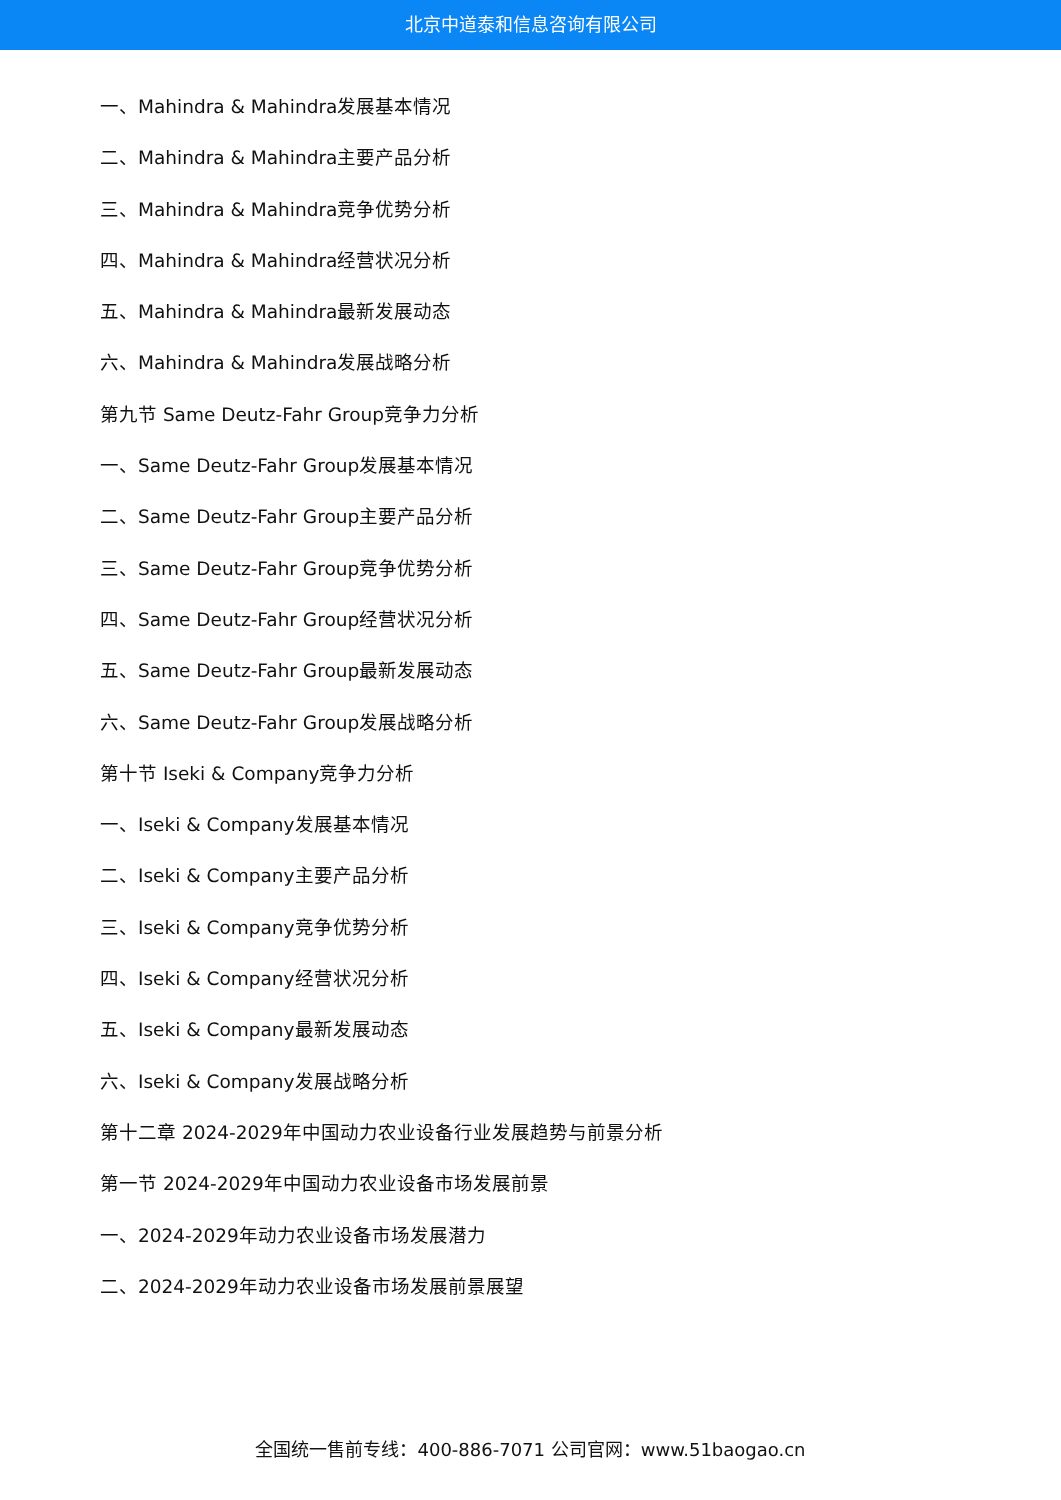北京中道泰和信息咨询有限公司
一、Mahindra & Mahindra发展基本情况
二、Mahindra & Mahindra主要产品分析
三、Mahindra & Mahindra竞争优势分析
四、Mahindra & Mahindra经营状况分析
五、Mahindra & Mahindra最新发展动态
六、Mahindra & Mahindra发展战略分析
第九节 Same Deutz-Fahr Group竞争力分析
一、Same Deutz-Fahr Group发展基本情况
二、Same Deutz-Fahr Group主要产品分析
三、Same Deutz-Fahr Group竞争优势分析
四、Same Deutz-Fahr Group经营状况分析
五、Same Deutz-Fahr Group最新发展动态
六、Same Deutz-Fahr Group发展战略分析
第十节 Iseki & Company竞争力分析
一、Iseki & Company发展基本情况
二、Iseki & Company主要产品分析
三、Iseki & Company竞争优势分析
四、Iseki & Company经营状况分析
五、Iseki & Company最新发展动态
六、Iseki & Company发展战略分析
第十二章 2024-2029年中国动力农业设备行业发展趋势与前景分析
第一节 2024-2029年中国动力农业设备市场发展前景
一、2024-2029年动力农业设备市场发展潜力
二、2024-2029年动力农业设备市场发展前景展望
全国统一售前专线：400-886-7071 公司官网：www.51baogao.cn